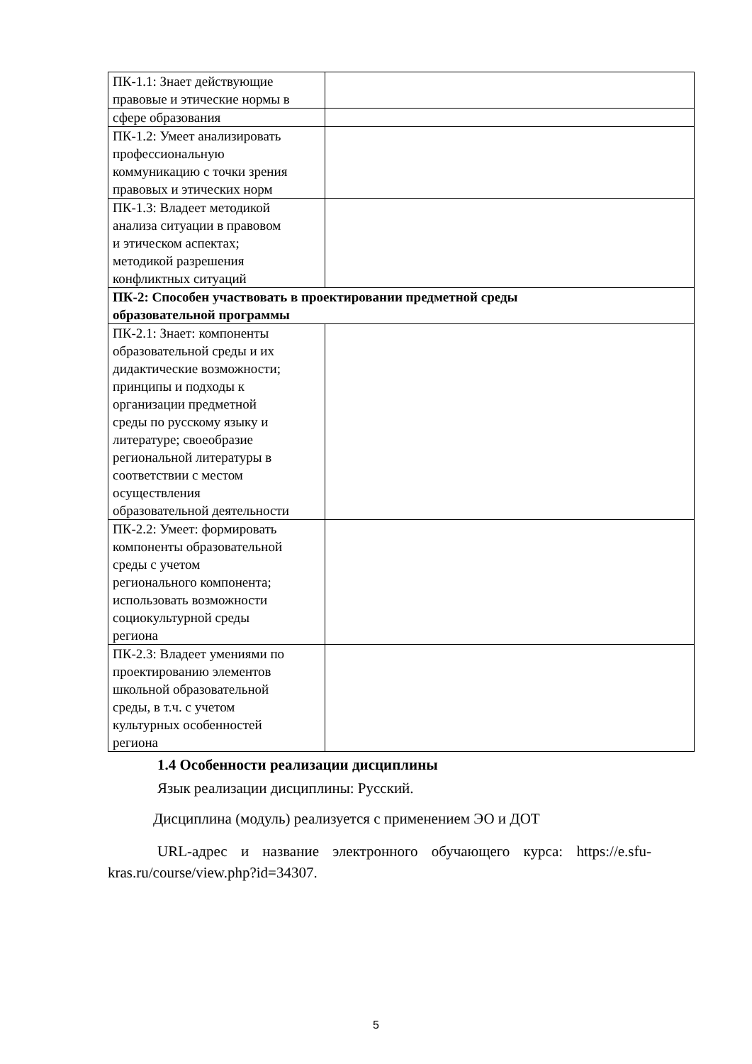| ПК-1.1: Знает действующие правовые и этические нормы в | |
| сфере образования | |
| ПК-1.2: Умеет анализировать профессиональную коммуникацию с точки зрения правовых и этических норм | |
| ПК-1.3: Владеет методикой анализа ситуации в правовом и этическом аспектах; методикой разрешения конфликтных ситуаций | |
| ПК-2: Способен участвовать в проектировании предметной среды образовательной программы | |
| ПК-2.1: Знает: компоненты образовательной среды и их дидактические возможности; принципы и подходы к организации предметной среды по русскому языку и литературе; своеобразие региональной литературы в соответствии с местом осуществления образовательной деятельности | |
| ПК-2.2: Умеет: формировать компоненты образовательной среды с учетом регионального компонента; использовать возможности социокультурной среды региона | |
| ПК-2.3: Владеет умениями по проектированию элементов школьной образовательной среды, в т.ч. с учетом культурных особенностей региона | |
1.4 Особенности реализации дисциплины
Язык реализации дисциплины: Русский.
Дисциплина (модуль) реализуется с применением ЭО и ДОТ
URL-адрес и название электронного обучающего курса: https://e.sfu-kras.ru/course/view.php?id=34307.
5